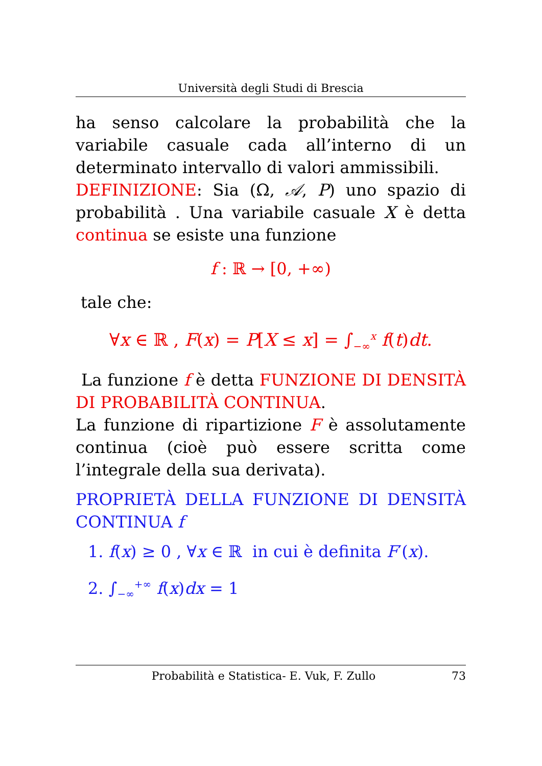Università degli Studi di Brescia
ha senso calcolare la probabilità che la variabile casuale cada all’interno di un determinato intervallo di valori ammissibili.
DEFINIZIONE: Sia (Ω, 𝒜, P) uno spazio di probabilità . Una variabile casuale X è detta continua se esiste una funzione
f : ℝ → [0, +∞)
tale che:
∀x ∈ ℝ , F(x) = P[X ≤ x] = ∫<sub>−∞</sub><sup>x</sup> f(t)dt.
La funzione f è detta FUNZIONE DI DENSITÀ DI PROBABILITÀ CONTINUA.
La funzione di ripartizione F è assolutamente continua (cioè può essere scritta come l’integrale della sua derivata).
PROPRIETÀ DELLA FUNZIONE DI DENSITÀ CONTINUA f
1. f(x) ≥ 0 , ∀x ∈ ℝ in cui è definita F′(x).
2. ∫<sub>−∞</sub><sup>+∞</sup> f(x)dx = 1
Probabilità e Statistica- E. Vuk, F. Zullo 73